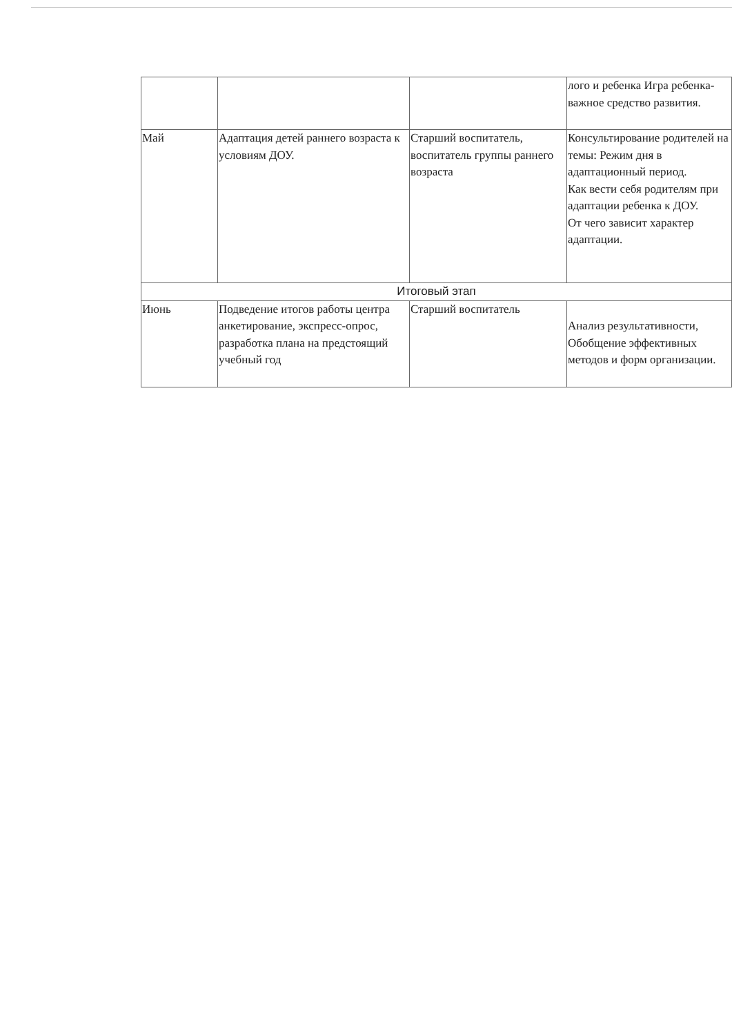| | | | лого и ребенка Игра ребенка- важное средство развития. |
| Май | Адаптация детей раннего возраста к условиям ДОУ. | Старший воспитатель, воспитатель группы раннего возраста | Консультирование родителей на темы: Режим дня в адаптационный период. Как вести себя родителям при адаптации ребенка к ДОУ. От чего зависит характер адаптации. |
| Итоговый этап | | | |
| Июнь | Подведение итогов работы центра анкетирование, экспресс-опрос, разработка плана на предстоящий учебный год | Старший воспитатель | Анализ результативности, Обобщение эффективных методов и форм организации. |